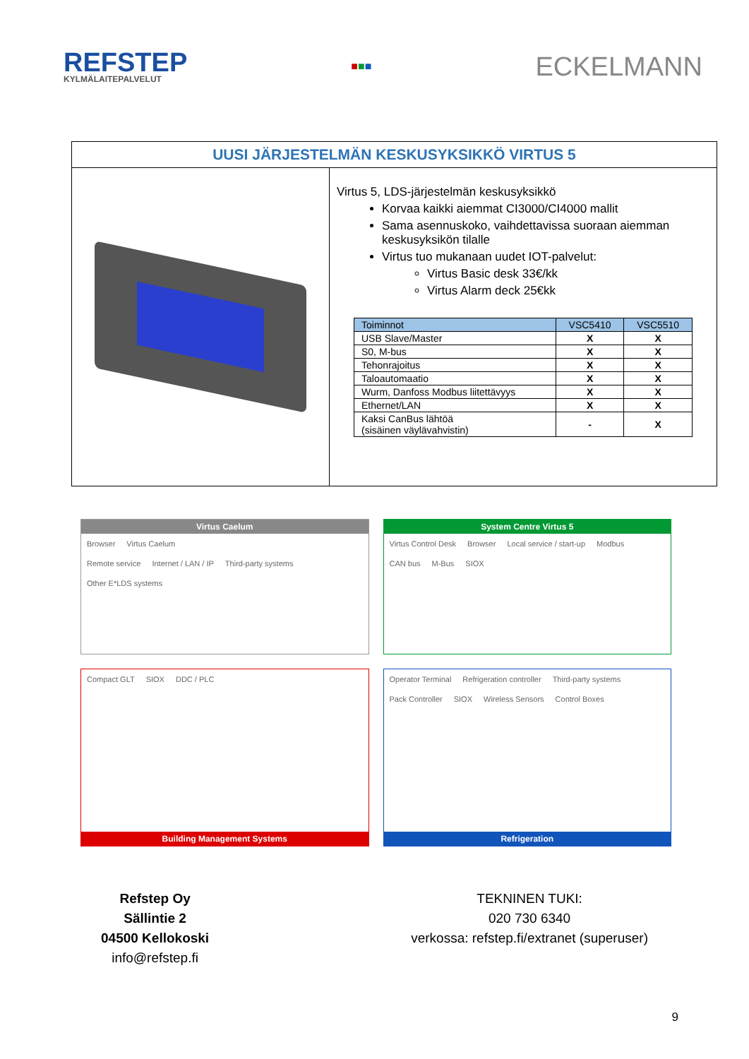REFSTEP
KYLMÄLAITEPALVELUT
■■■
ECKELMANN
UUSI JÄRJESTELMÄN KESKUSYKSIKKÖ VIRTUS 5
Virtus 5, LDS-järjestelmän keskusyksikkö
Korvaa kaikki aiemmat CI3000/CI4000 mallit
Sama asennuskoko, vaihdettavissa suoraan aiemman keskusyksikön tilalle
Virtus tuo mukanaan uudet IOT-palvelut:
Virtus Basic desk 33€/kk
Virtus Alarm deck 25€kk
| Toiminnot | VSC5410 | VSC5510 |
| --- | --- | --- |
| USB Slave/Master | X | X |
| S0, M-bus | X | X |
| Tehonrajoitus | X | X |
| Taloautomaatio | X | X |
| Wurm, Danfoss Modbus liitettävyys | X | X |
| Ethernet/LAN | X | X |
| Kaksi CanBus lähtöä (sisäinen väylävahvistin) | - | X |
Virtus Caelum
Browser Virtus Caelum
Remote service Internet / LAN / IP Third-party systems Other E*LDS systems
System Centre Virtus 5
Virtus Control Desk Browser Local service / start-up Modbus CAN bus M-Bus SIOX
Compact GLT SIOX DDC / PLC
Building Management Systems
Operator Terminal Refrigeration controller Third-party systems Pack Controller SIOX Wireless Sensors Control Boxes
Refrigeration
Refstep Oy
Sällintie 2
04500 Kellokoski
info@refstep.fi
TEKNINEN TUKI:
020 730 6340
verkossa: refstep.fi/extranet (superuser)
9